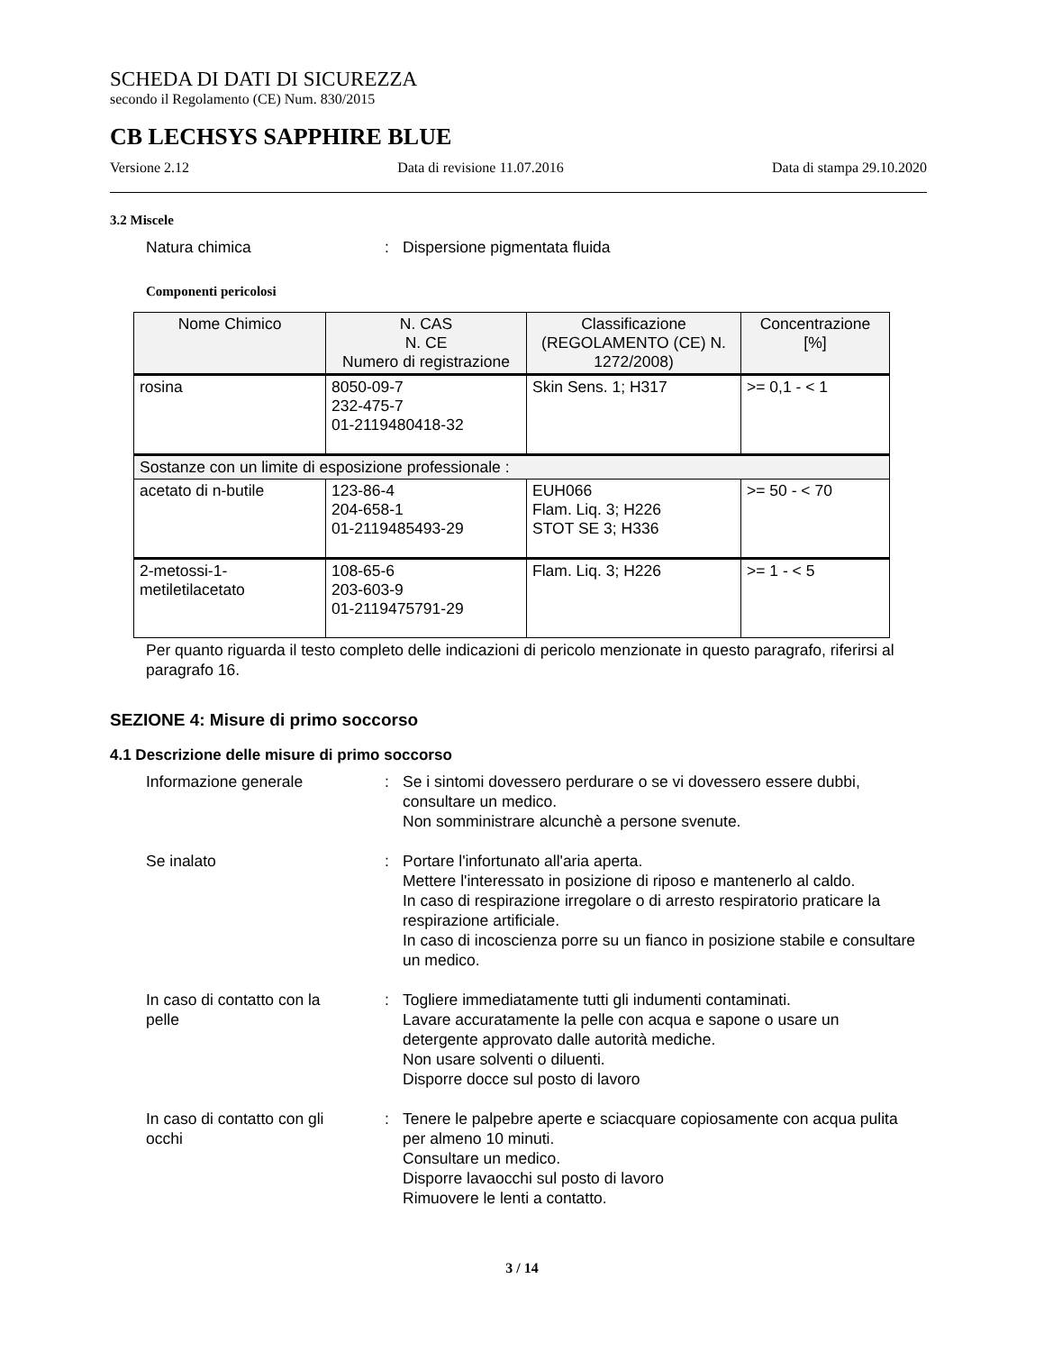SCHEDA DI DATI DI SICUREZZA
secondo il Regolamento (CE) Num. 830/2015
CB LECHSYS SAPPHIRE BLUE
Versione 2.12 Data di revisione 11.07.2016 Data di stampa 29.10.2020
3.2 Miscele
Natura chimica: Dispersione pigmentata fluida
Componenti pericolosi
| Nome Chimico | N. CAS N. CE Numero di registrazione | Classificazione (REGOLAMENTO (CE) N. 1272/2008) | Concentrazione [%] |
| --- | --- | --- | --- |
| rosina | 8050-09-7 232-475-7 01-2119480418-32 | Skin Sens. 1; H317 | >= 0,1 - < 1 |
| Sostanze con un limite di esposizione professionale : | | | |
| acetato di n-butile | 123-86-4 204-658-1 01-2119485493-29 | EUH066 Flam. Liq. 3; H226 STOT SE 3; H336 | >= 50 - < 70 |
| 2-metossi-1-metiletilacetato | 108-65-6 203-603-9 01-2119475791-29 | Flam. Liq. 3; H226 | >= 1 - < 5 |
Per quanto riguarda il testo completo delle indicazioni di pericolo menzionate in questo paragrafo, riferirsi al paragrafo 16.
SEZIONE 4: Misure di primo soccorso
4.1 Descrizione delle misure di primo soccorso
Informazione generale: Se i sintomi dovessero perdurare o se vi dovessero essere dubbi, consultare un medico.
Non somministrare alcunchè a persone svenute.
Se inalato: Portare l'infortunato all'aria aperta.
Mettere l'interessato in posizione di riposo e mantenerlo al caldo.
In caso di respirazione irregolare o di arresto respiratorio praticare la respirazione artificiale.
In caso di incoscienza porre su un fianco in posizione stabile e consultare un medico.
In caso di contatto con la
pelle: Togliere immediatamente tutti gli indumenti contaminati.
Lavare accuratamente la pelle con acqua e sapone o usare un detergente approvato dalle autorità mediche.
Non usare solventi o diluenti.
Disporre docce sul posto di lavoro
In caso di contatto con gli
occhi: Tenere le palpebre aperte e sciacquare copiosamente con acqua pulita per almeno 10 minuti.
Consultare un medico.
Disporre lavaocchi sul posto di lavoro
Rimuovere le lenti a contatto.
3 / 14